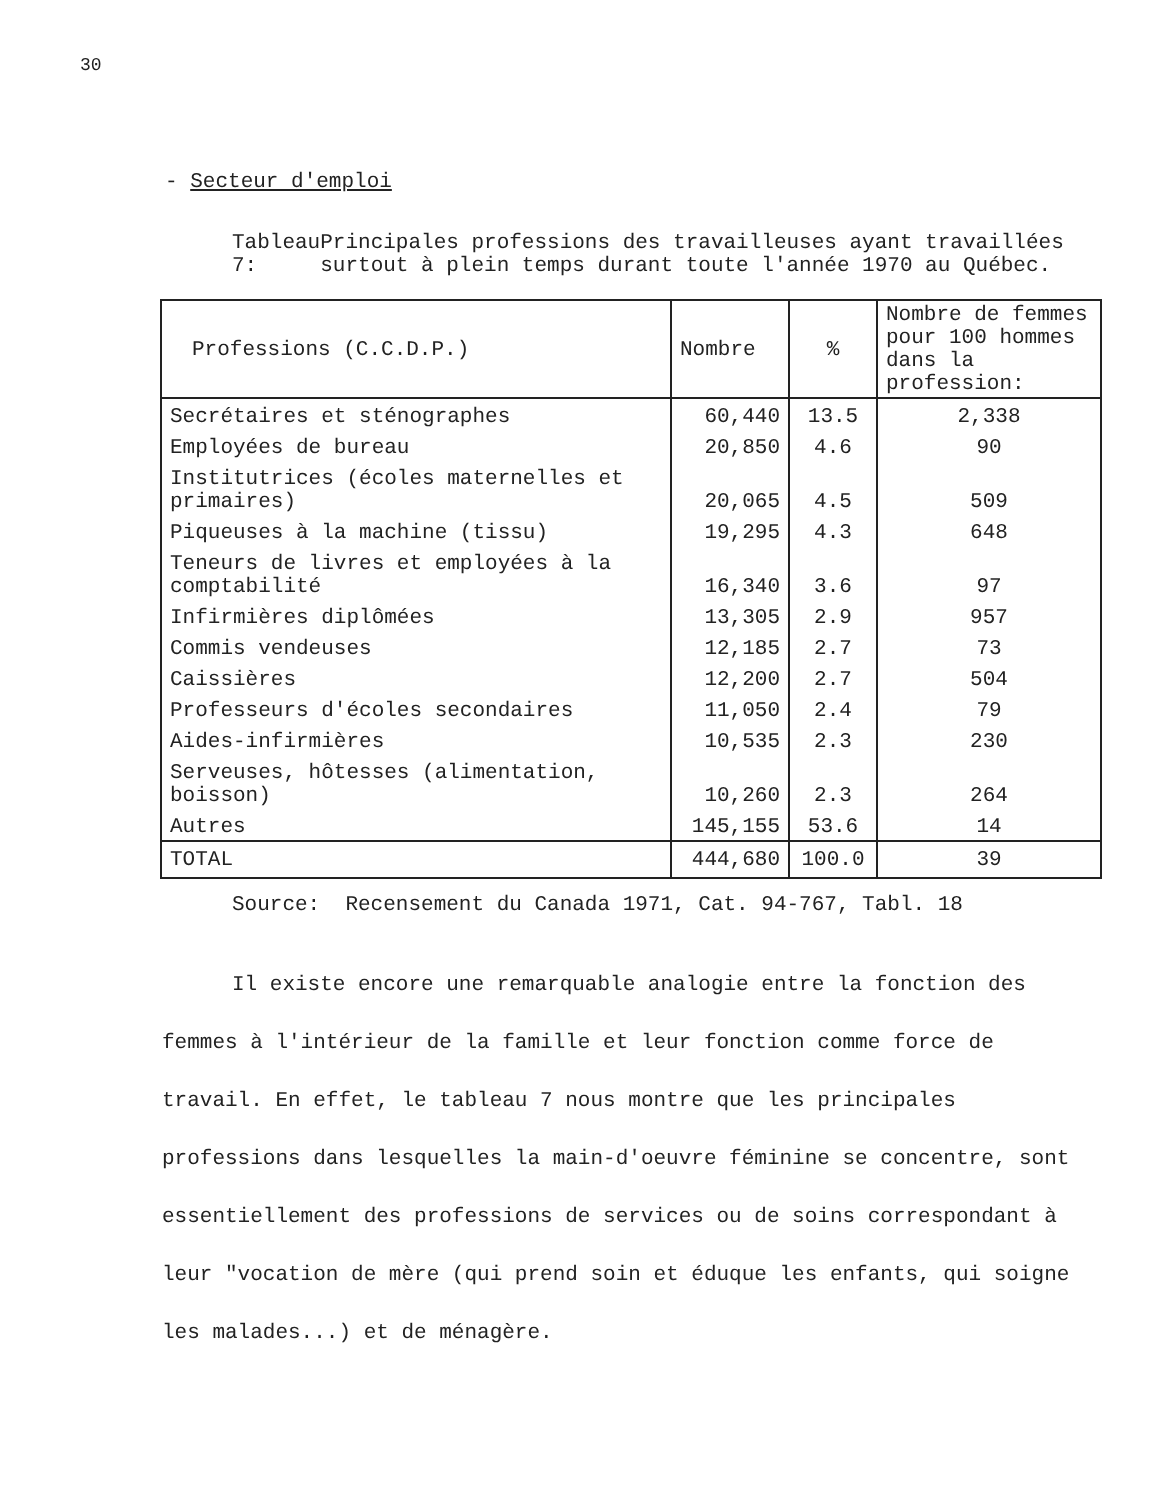30
- Secteur d'emploi
Tableau 7: Principales professions des travailleuses ayant travaillées surtout à plein temps durant toute l'année 1970 au Québec.
| Professions (C.C.D.P.) | Nombre | % | Nombre de femmes pour 100 hommes dans la profession: |
| --- | --- | --- | --- |
| Secrétaires et sténographes | 60,440 | 13.5 | 2,338 |
| Employées de bureau | 20,850 | 4.6 | 90 |
| Institutrices (écoles maternelles et primaires) | 20,065 | 4.5 | 509 |
| Piqueuses à la machine (tissu) | 19,295 | 4.3 | 648 |
| Teneurs de livres et employées à la comptabilité | 16,340 | 3.6 | 97 |
| Infirmières diplômées | 13,305 | 2.9 | 957 |
| Commis vendeuses | 12,185 | 2.7 | 73 |
| Caissières | 12,200 | 2.7 | 504 |
| Professeurs d'écoles secondaires | 11,050 | 2.4 | 79 |
| Aides-infirmières | 10,535 | 2.3 | 230 |
| Serveuses, hôtesses (alimentation, boisson) | 10,260 | 2.3 | 264 |
| Autres | 145,155 | 53.6 | 14 |
| TOTAL | 444,680 | 100.0 | 39 |
Source: Recensement du Canada 1971, Cat. 94-767, Tabl. 18
Il existe encore une remarquable analogie entre la fonction des femmes à l'intérieur de la famille et leur fonction comme force de travail. En effet, le tableau 7 nous montre que les principales professions dans lesquelles la main-d'oeuvre féminine se concentre, sont essentiellement des professions de services ou de soins correspondant à leur "vocation de mère (qui prend soin et éduque les enfants, qui soigne les malades...) et de ménagère.